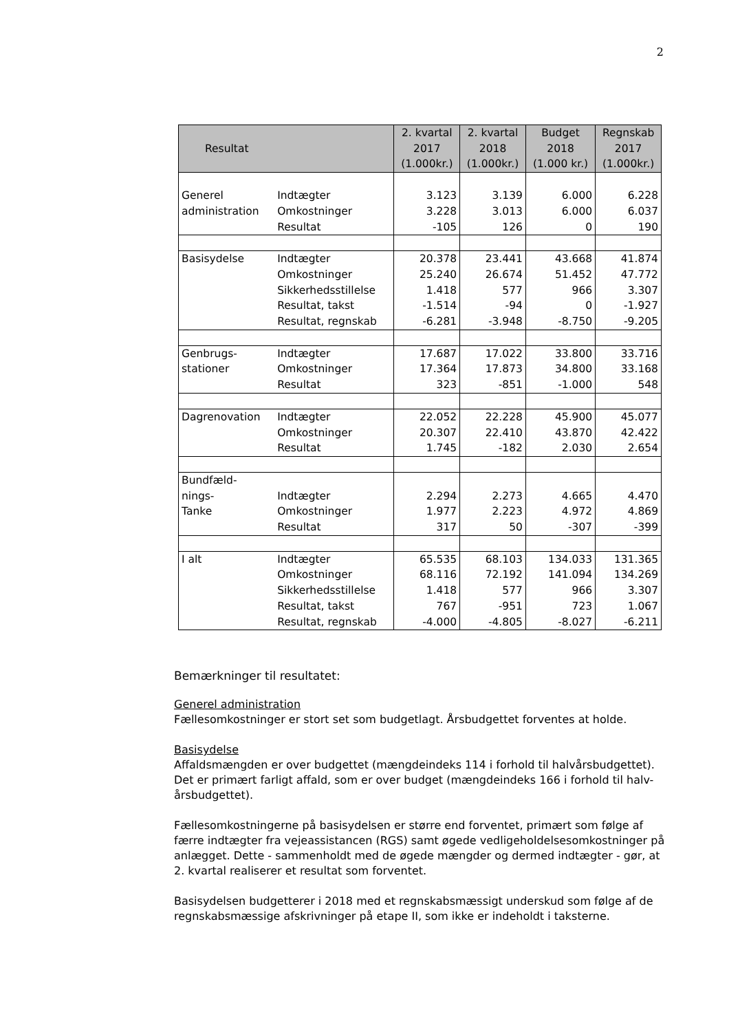2
| Resultat | | 2. kvartal 2017 (1.000kr.) | 2. kvartal 2018 (1.000kr.) | Budget 2018 (1.000 kr.) | Regnskab 2017 (1.000kr.) |
| --- | --- | --- | --- | --- | --- |
| Generel | Indtægter | 3.123 | 3.139 | 6.000 | 6.228 |
| administration | Omkostninger | 3.228 | 3.013 | 6.000 | 6.037 |
| | Resultat | -105 | 126 | 0 | 190 |
| Basisydelse | Indtægter | 20.378 | 23.441 | 43.668 | 41.874 |
| | Omkostninger | 25.240 | 26.674 | 51.452 | 47.772 |
| | Sikkerhedsstillelse | 1.418 | 577 | 966 | 3.307 |
| | Resultat, takst | -1.514 | -94 | 0 | -1.927 |
| | Resultat, regnskab | -6.281 | -3.948 | -8.750 | -9.205 |
| Genbrugs- | Indtægter | 17.687 | 17.022 | 33.800 | 33.716 |
| stationer | Omkostninger | 17.364 | 17.873 | 34.800 | 33.168 |
| | Resultat | 323 | -851 | -1.000 | 548 |
| Dagrenovation | Indtægter | 22.052 | 22.228 | 45.900 | 45.077 |
| | Omkostninger | 20.307 | 22.410 | 43.870 | 42.422 |
| | Resultat | 1.745 | -182 | 2.030 | 2.654 |
| Bundfæld- | | | | | |
| nings- | Indtægter | 2.294 | 2.273 | 4.665 | 4.470 |
| Tanke | Omkostninger | 1.977 | 2.223 | 4.972 | 4.869 |
| | Resultat | 317 | 50 | -307 | -399 |
| I alt | Indtægter | 65.535 | 68.103 | 134.033 | 131.365 |
| | Omkostninger | 68.116 | 72.192 | 141.094 | 134.269 |
| | Sikkerhedsstillelse | 1.418 | 577 | 966 | 3.307 |
| | Resultat, takst | 767 | -951 | 723 | 1.067 |
| | Resultat, regnskab | -4.000 | -4.805 | -8.027 | -6.211 |
Bemærkninger til resultatet:
Generel administration
Fællesomkostninger er stort set som budgetlagt. Årsbudgettet forventes at holde.
Basisydelse
Affaldsmængden er over budgettet (mængdeindeks 114 i forhold til halvårsbudgettet). Det er primært farligt affald, som er over budget (mængdeindeks 166 i forhold til halv-årsbudgettet).
Fællesomkostningerne på basisydelsen er større end forventet, primært som følge af færre indtægter fra vejeassistancen (RGS) samt øgede vedligeholdelsesomkostninger på anlægget. Dette - sammenholdt med de øgede mængder og dermed indtægter - gør, at 2. kvartal realiserer et resultat som forventet.
Basisydelsen budgetterer i 2018 med et regnskabsmæssigt underskud som følge af de regnskabsmæssige afskrivninger på etape II, som ikke er indeholdt i taksterne.